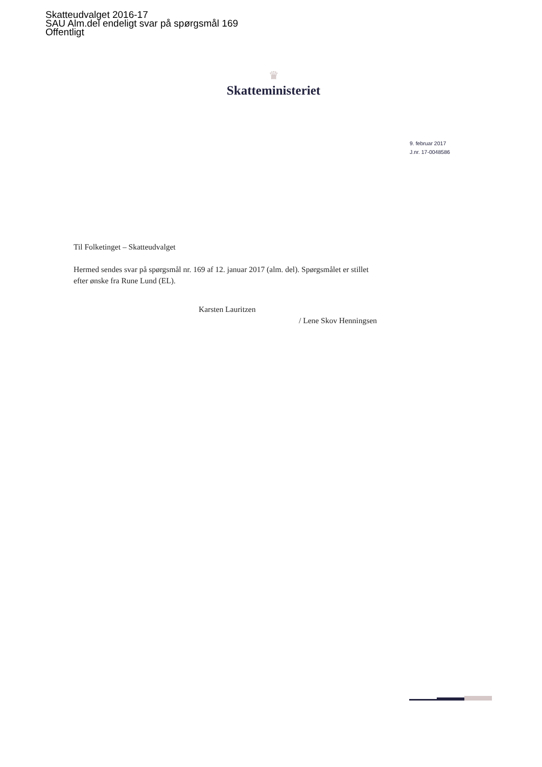Skatteudvalget 2016-17
SAU Alm.del endeligt svar på spørgsmål 169
Offentligt
♛
Skatteministeriet
9. februar 2017
J.nr. 17-0048586
Til Folketinget – Skatteudvalget
Hermed sendes svar på spørgsmål nr. 169 af 12. januar 2017 (alm. del). Spørgsmålet er stillet efter ønske fra Rune Lund (EL).
Karsten Lauritzen
/ Lene Skov Henningsen